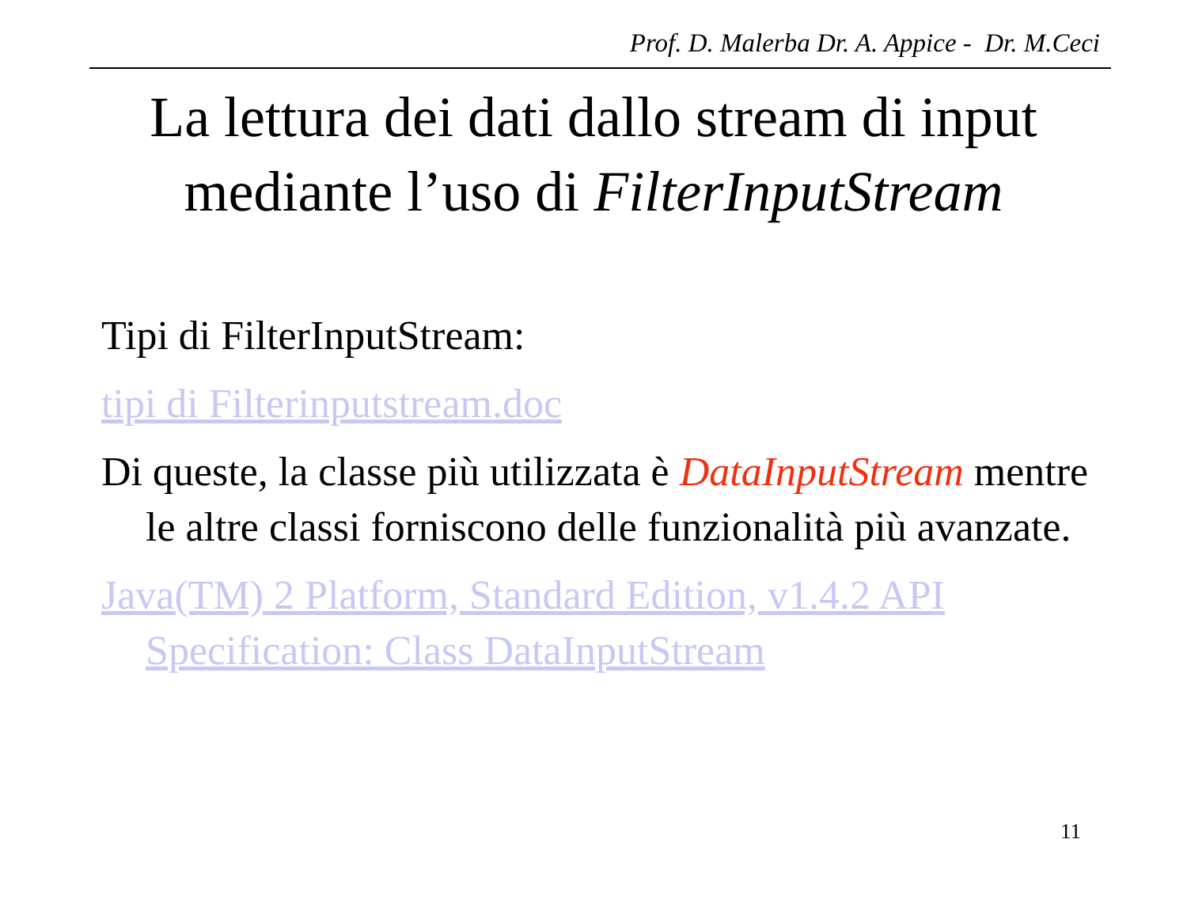Prof. D. Malerba Dr. A. Appice - Dr. M.Ceci
La lettura dei dati dallo stream di input mediante l’uso di FilterInputStream
Tipi di FilterInputStream:
tipi di Filterinputstream.doc
Di queste, la classe più utilizzata è DataInputStream mentre le altre classi forniscono delle funzionalità più avanzate.
Java(TM) 2 Platform, Standard Edition, v1.4.2 API Specification: Class DataInputStream
11